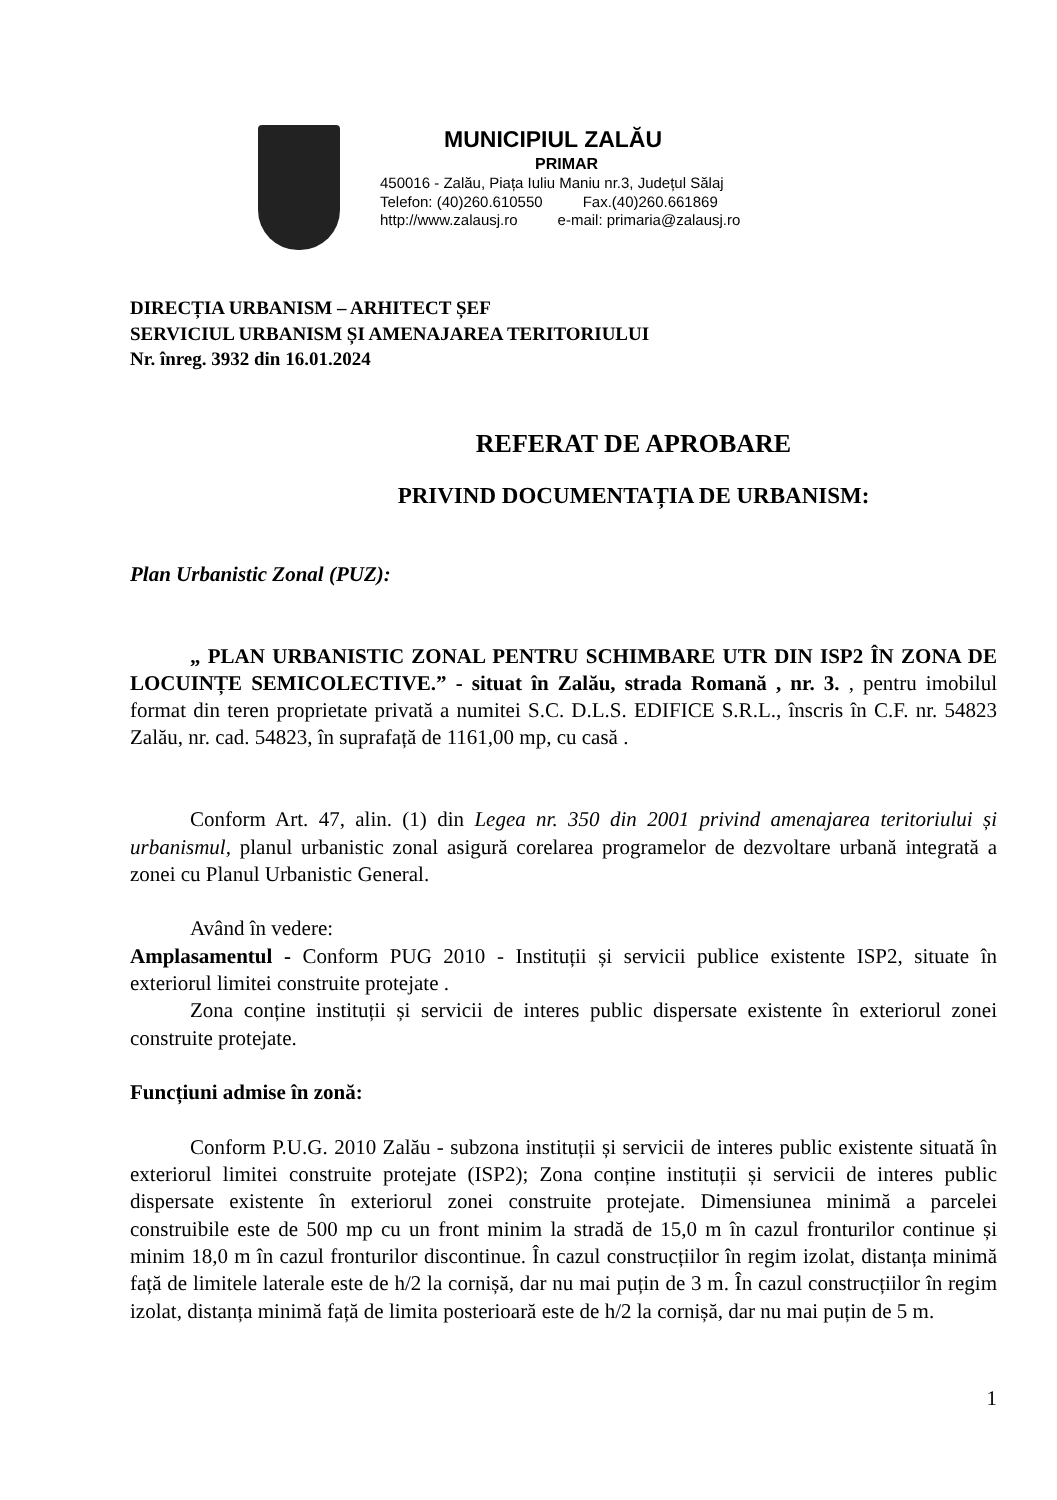MUNICIPIUL ZALĂU
PRIMAR
450016 - Zalău, Piața Iuliu Maniu nr.3, Județul Sălaj
Telefon: (40)260.610550 Fax.(40)260.661869
http://www.zalausj.ro e-mail: primaria@zalausj.ro
DIRECȚIA URBANISM – ARHITECT ȘEF
SERVICIUL URBANISM ȘI AMENAJAREA TERITORIULUI
Nr. înreg. 3932 din 16.01.2024
REFERAT DE APROBARE
PRIVIND DOCUMENTAȚIA DE URBANISM:
Plan Urbanistic Zonal (PUZ):
„ PLAN URBANISTIC ZONAL PENTRU SCHIMBARE UTR DIN ISP2 ÎN ZONA DE LOCUINȚE SEMICOLECTIVE.” - situat în Zalău, strada Romană , nr. 3. , pentru imobilul format din teren proprietate privată a numitei S.C. D.L.S. EDIFICE S.R.L., înscris în C.F. nr. 54823 Zalău, nr. cad. 54823, în suprafață de 1161,00 mp, cu casă .
Conform Art. 47, alin. (1) din Legea nr. 350 din 2001 privind amenajarea teritoriului și urbanismul, planul urbanistic zonal asigură corelarea programelor de dezvoltare urbană integrată a zonei cu Planul Urbanistic General.
Având în vedere:
Amplasamentul - Conform PUG 2010 - Instituții și servicii publice existente ISP2, situate în exteriorul limitei construite protejate .
Zona conține instituții și servicii de interes public dispersate existente în exteriorul zonei construite protejate.
Funcțiuni admise în zonă:
Conform P.U.G. 2010 Zalău - subzona instituții și servicii de interes public existente situată în exteriorul limitei construite protejate (ISP2); Zona conține instituții și servicii de interes public dispersate existente în exteriorul zonei construite protejate. Dimensiunea minimă a parcelei construibile este de 500 mp cu un front minim la stradă de 15,0 m în cazul fronturilor continue și minim 18,0 m în cazul fronturilor discontinue. În cazul construcțiilor în regim izolat, distanța minimă față de limitele laterale este de h/2 la cornișă, dar nu mai puțin de 3 m. În cazul construcțiilor în regim izolat, distanța minimă față de limita posterioară este de h/2 la cornișă, dar nu mai puțin de 5 m.
1